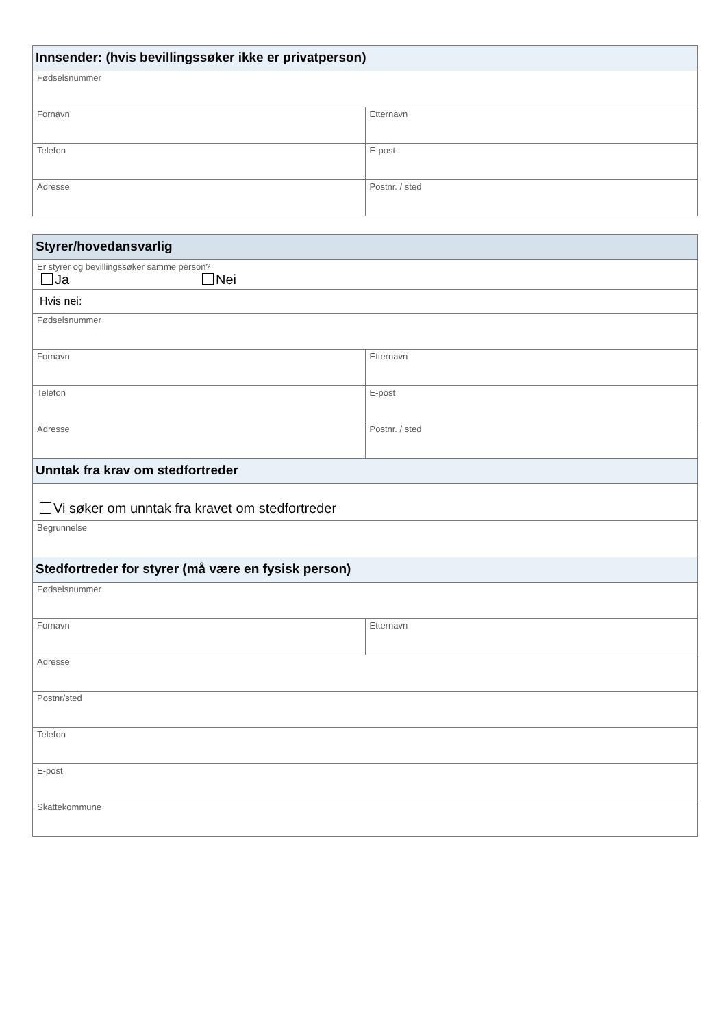| Innsender: (hvis bevillingssøker ikke er privatperson) | |
| --- | --- |
| Fødselsnummer | |
| Fornavn | Etternavn |
| Telefon | E-post |
| Adresse | Postnr. / sted |
| Styrer/hovedansvarlig | |
| --- | --- |
| Er styrer og bevillingssøker samme person? Ja Nei | |
| Hvis nei: | |
| Fødselsnummer | |
| Fornavn | Etternavn |
| Telefon | E-post |
| Adresse | Postnr. / sted |
| Unntak fra krav om stedfortreder | |
| Vi søker om unntak fra kravet om stedfortreder | |
| Begrunnelse | |
| Stedfortreder for styrer (må være en fysisk person) | |
| Fødselsnummer | |
| Fornavn | Etternavn |
| Adresse | |
| Postnr/sted | |
| Telefon | |
| E-post | |
| Skattekommune | |